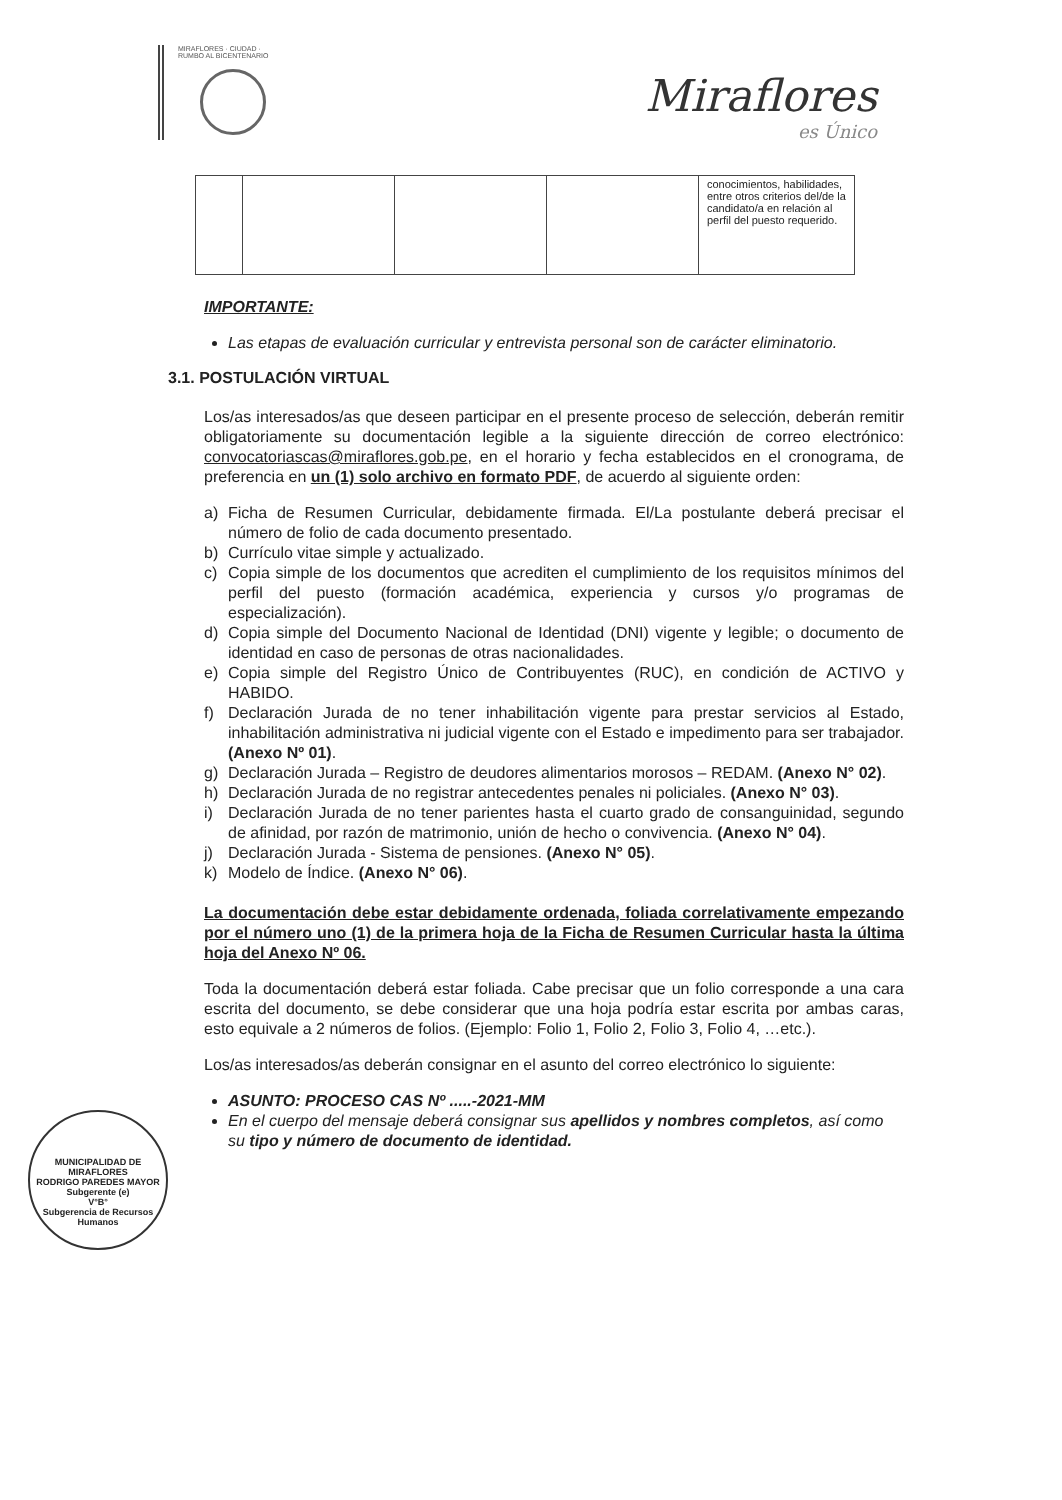MIRAFLORES · CIUDAD · RUMBO AL BICENTENARIO
Miraflores
es Único
| | | | | conocimientos, habilidades, entre otros criterios del/de la candidato/a en relación al perfil del puesto requerido. |
IMPORTANTE:
Las etapas de evaluación curricular y entrevista personal son de carácter eliminatorio.
3.1. POSTULACIÓN VIRTUAL
Los/as interesados/as que deseen participar en el presente proceso de selección, deberán remitir obligatoriamente su documentación legible a la siguiente dirección de correo electrónico: convocatoriascas@miraflores.gob.pe, en el horario y fecha establecidos en el cronograma, de preferencia en un (1) solo archivo en formato PDF, de acuerdo al siguiente orden:
a) Ficha de Resumen Curricular, debidamente firmada. El/La postulante deberá precisar el número de folio de cada documento presentado.
b) Currículo vitae simple y actualizado.
c) Copia simple de los documentos que acrediten el cumplimiento de los requisitos mínimos del perfil del puesto (formación académica, experiencia y cursos y/o programas de especialización).
d) Copia simple del Documento Nacional de Identidad (DNI) vigente y legible; o documento de identidad en caso de personas de otras nacionalidades.
e) Copia simple del Registro Único de Contribuyentes (RUC), en condición de ACTIVO y HABIDO.
f) Declaración Jurada de no tener inhabilitación vigente para prestar servicios al Estado, inhabilitación administrativa ni judicial vigente con el Estado e impedimento para ser trabajador. (Anexo Nº 01).
g) Declaración Jurada – Registro de deudores alimentarios morosos – REDAM. (Anexo N° 02).
h) Declaración Jurada de no registrar antecedentes penales ni policiales. (Anexo N° 03).
i) Declaración Jurada de no tener parientes hasta el cuarto grado de consanguinidad, segundo de afinidad, por razón de matrimonio, unión de hecho o convivencia. (Anexo N° 04).
j) Declaración Jurada - Sistema de pensiones. (Anexo N° 05).
k) Modelo de Índice. (Anexo N° 06).
La documentación debe estar debidamente ordenada, foliada correlativamente empezando por el número uno (1) de la primera hoja de la Ficha de Resumen Curricular hasta la última hoja del Anexo Nº 06.
Toda la documentación deberá estar foliada. Cabe precisar que un folio corresponde a una cara escrita del documento, se debe considerar que una hoja podría estar escrita por ambas caras, esto equivale a 2 números de folios. (Ejemplo: Folio 1, Folio 2, Folio 3, Folio 4, …etc.).
Los/as interesados/as deberán consignar en el asunto del correo electrónico lo siguiente:
ASUNTO: PROCESO CAS Nº .....-2021-MM
En el cuerpo del mensaje deberá consignar sus apellidos y nombres completos, así como su tipo y número de documento de identidad.
MUNICIPALIDAD DE MIRAFLORES
RODRIGO PAREDES MAYOR
Subgerente (e)
V°B°
Subgerencia de Recursos Humanos